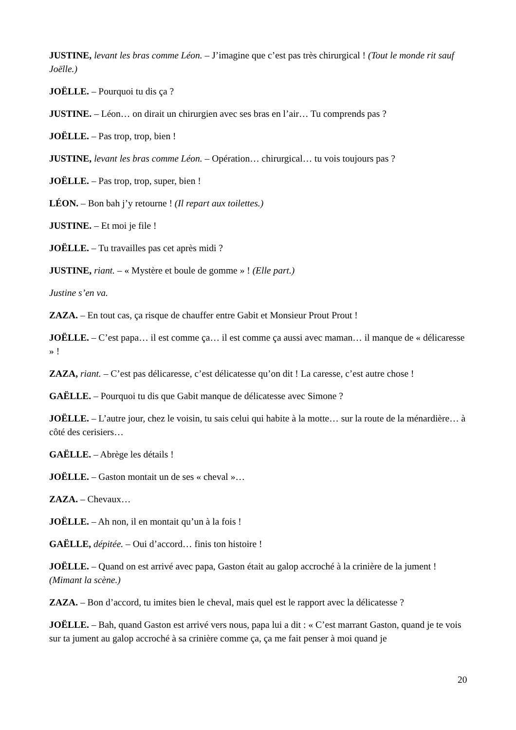JUSTINE, levant les bras comme Léon. – J’imagine que c’est pas très chirurgical ! (Tout le monde rit sauf Joëlle.)
JOËLLE. – Pourquoi tu dis ça ?
JUSTINE. – Léon… on dirait un chirurgien avec ses bras en l’air… Tu comprends pas ?
JOËLLE. – Pas trop, trop, bien !
JUSTINE, levant les bras comme Léon. – Opération… chirurgical… tu vois toujours pas ?
JOËLLE. – Pas trop, trop, super, bien !
LÉON. – Bon bah j’y retourne ! (Il repart aux toilettes.)
JUSTINE. – Et moi je file !
JOËLLE. – Tu travailles pas cet après midi ?
JUSTINE, riant. – « Mystère et boule de gomme » ! (Elle part.)
Justine s’en va.
ZAZA. – En tout cas, ça risque de chauffer entre Gabit et Monsieur Prout Prout !
JOËLLE. – C’est papa… il est comme ça… il est comme ça aussi avec maman… il manque de « délicaresse » !
ZAZA, riant. – C’est pas délicaresse, c’est délicatesse qu’on dit ! La caresse, c’est autre chose !
GAËLLE. – Pourquoi tu dis que Gabit manque de délicatesse avec Simone ?
JOËLLE. – L’autre jour, chez le voisin, tu sais celui qui habite à la motte… sur la route de la ménardière… à côté des cerisiers…
GAËLLE. – Abrège les détails !
JOËLLE. – Gaston montait un de ses « cheval »…
ZAZA. – Chevaux…
JOËLLE. – Ah non, il en montait qu’un à la fois !
GAËLLE, dépitée. – Oui d’accord… finis ton histoire !
JOËLLE. – Quand on est arrivé avec papa, Gaston était au galop accroché à la crinière de la jument ! (Mimant la scène.)
ZAZA. – Bon d’accord, tu imites bien le cheval, mais quel est le rapport avec la délicatesse ?
JOËLLE. – Bah, quand Gaston est arrivé vers nous, papa lui a dit : « C’est marrant Gaston, quand je te vois sur ta jument au galop accroché à sa crinière comme ça, ça me fait penser à moi quand je
20